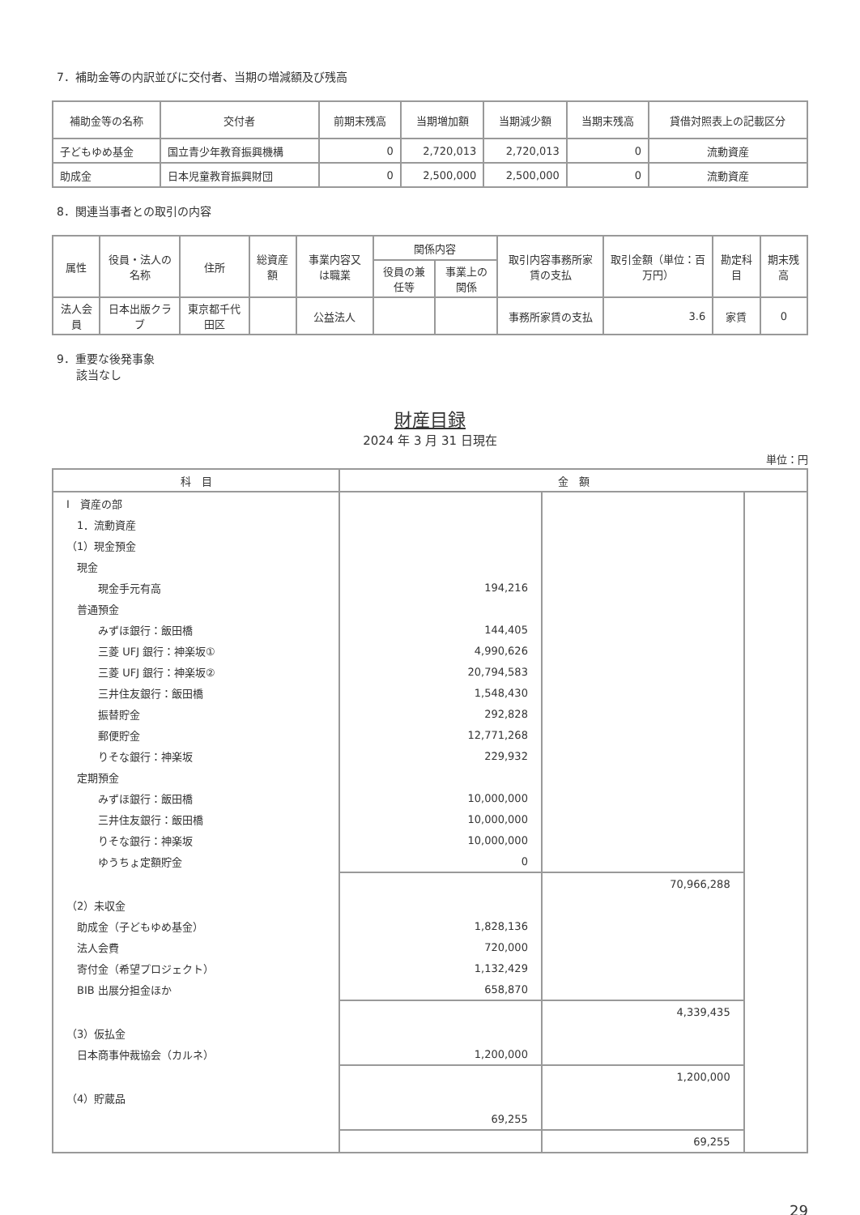7．補助金等の内訳並びに交付者、当期の増減額及び残高
| 補助金等の名称 | 交付者 | 前期末残高 | 当期増加額 | 当期減少額 | 当期末残高 | 貸借対照表上の記載区分 |
| --- | --- | --- | --- | --- | --- | --- |
| 子どもゆめ基金 | 国立青少年教育振興機構 | 0 | 2,720,013 | 2,720,013 | 0 | 流動資産 |
| 助成金 | 日本児童教育振興財団 | 0 | 2,500,000 | 2,500,000 | 0 | 流動資産 |
8．関連当事者との取引の内容
| 属性 | 役員・法人の名称 | 住所 | 総資産額 | 事業内容又は職業 | 関係内容 | | 取引内容事務所家賃の支払 | 取引金額（単位：百万円） | 勘定科目 | 期末残高 |
| --- | --- | --- | --- | --- | --- | --- | --- | --- | --- | --- |
| | | | | | 役員の兼任等 | 事業上の関係 | | | | |
| 法人会員 | 日本出版クラブ | 東京都千代田区 | | 公益法人 | | | 事務所家賃の支払 | 3.6 | 家賃 | 0 |
9．重要な後発事象
該当なし
財産目録
2024 年 3 月 31 日現在
単位：円
| 科 目 | 金 額 | | |
| --- | --- | --- | --- |
| Ⅰ 資産の部 | | | |
| 1．流動資産 | | | |
| （1）現金預金 | | | |
| 現金 | | | |
| 現金手元有高 | 194,216 | | |
| 普通預金 | | | |
| みずほ銀行：飯田橋 | 144,405 | | |
| 三菱 UFJ 銀行：神楽坂① | 4,990,626 | | |
| 三菱 UFJ 銀行：神楽坂② | 20,794,583 | | |
| 三井住友銀行：飯田橋 | 1,548,430 | | |
| 振替貯金 | 292,828 | | |
| 郵便貯金 | 12,771,268 | | |
| りそな銀行：神楽坂 | 229,932 | | |
| 定期預金 | | | |
| みずほ銀行：飯田橋 | 10,000,000 | | |
| 三井住友銀行：飯田橋 | 10,000,000 | | |
| りそな銀行：神楽坂 | 10,000,000 | | |
| ゆうちょ定額貯金 | 0 | | |
| | | 70,966,288 | |
| （2）未収金 | | | |
| 助成金（子どもゆめ基金） | 1,828,136 | | |
| 法人会費 | 720,000 | | |
| 寄付金（希望プロジェクト） | 1,132,429 | | |
| BIB 出展分担金ほか | 658,870 | | |
| | | 4,339,435 | |
| （3）仮払金 | | | |
| 日本商事仲裁協会（カルネ） | 1,200,000 | | |
| | | 1,200,000 | |
| （4）貯蔵品 | | | |
| | 69,255 | | |
| | | 69,255 | |
29